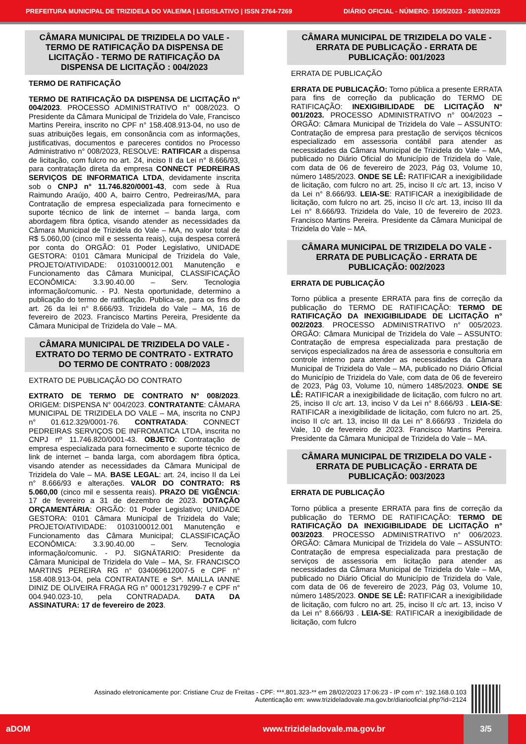PREFEITURA MUNICIPAL DE TRIZIDELA DO VALE/MA | LEGISLATIVO | ISSN 2764-7269 DIÁRIO OFICIAL - NÚMERO: 1505/2023 - 28/02/2023
CÂMARA MUNICIPAL DE TRIZIDELA DO VALE - TERMO DE RATIFICAÇÃO DA DISPENSA DE LICITAÇÃO - TERMO DE RATIFICAÇÃO DA DISPENSA DE LICITAÇÃO : 004/2023
TERMO DE RATIFICAÇÃO
TERMO DE RATIFICAÇÃO DA DISPENSA DE LICITAÇÃO n° 004/2023. PROCESSO ADMINISTRATIVO n° 008/2023. O Presidente da Câmara Municipal de Trizidela do Vale, Francisco Martins Pereira, inscrito no CPF n° 158.408.913-04, no uso de suas atribuições legais, em consonância com as informações, justificativas, documentos e pareceres contidos no Processo Administrativo n° 008/2023, RESOLVE: RATIFICAR a dispensa de licitação, com fulcro no art. 24, inciso II da Lei n° 8.666/93, para contratação direta da empresa CONNECT PEDREIRAS SERVIÇOS DE INFORMATICA LTDA, devidamente inscrita sob o CNPJ n° 11.746.820/0001-43, com sede à Rua Raimundo Araújo, 400 A, bairro Centro, Pedreiras/MA, para Contratação de empresa especializada para fornecimento e suporte técnico de link de internet – banda larga, com abordagem fibra óptica, visando atender as necessidades da Câmara Municipal de Trizidela do Vale – MA, no valor total de R$ 5.060,00 (cinco mil e sessenta reais), cuja despesa correrá por conta do ORGÃO: 01 Poder Legislativo, UNIDADE GESTORA: 0101 Câmara Municipal de Trizidela do Vale, PROJETO/ATIVIDADE: 0103100012.001 Manutenção e Funcionamento das Câmara Municipal, CLASSIFICAÇÃO ECONÔMICA: 3.3.90.40.00 – Serv. Tecnologia informação/comunic. - PJ. Nesta oportunidade, determino a publicação do termo de ratificação. Publica-se, para os fins do art. 26 da lei n° 8.666/93. Trizidela do Vale – MA, 16 de fevereiro de 2023. Francisco Martins Pereira, Presidente da Câmara Municipal de Trizidela do Vale – MA.
CÂMARA MUNICIPAL DE TRIZIDELA DO VALE - EXTRATO DO TERMO DE CONTRATO - EXTRATO DO TERMO DE CONTRATO : 008/2023
EXTRATO DE PUBLICAÇÃO DO CONTRATO
EXTRATO DE TERMO DE CONTRATO N° 008/2023. ORIGEM: DISPENSA N° 004/2023. CONTRATANTE: CÂMARA MUNICIPAL DE TRIZIDELA DO VALE – MA, inscrita no CNPJ n° 01.612.329/0001-76. CONTRATADA: CONNECT PEDREIRAS SERVIÇOS DE INFROMATICA LTDA, inscrita no CNPJ nº 11.746.820/0001-43. OBJETO: Contratação de empresa especializada para fornecimento e suporte técnico de link de internet – banda larga, com abordagem fibra óptica, visando atender as necessidades da Câmara Municipal de Trizidela do Vale – MA. BASE LEGAL: art. 24, inciso II da Lei n° 8.666/93 e alterações. VALOR DO CONTRATO: R$ 5.060,00 (cinco mil e sessenta reais). PRAZO DE VIGÊNCIA: 17 de fevereiro a 31 de dezembro de 2023. DOTAÇÃO ORÇAMENTÁRIA: ORGÃO: 01 Poder Legislativo; UNIDADE GESTORA: 0101 Câmara Municipal de Trizidela do Vale; PROJETO/ATIVIDADE: 0103100012.001 Manutenção e Funcionamento das Câmara Municipal; CLASSIFICAÇÃO ECONÔMICA: 3.3.90.40.00 – Serv. Tecnologia informação/comunic. - PJ. SIGNÁTARIO: Presidente da Câmara Municipal de Trizidela do Vale – MA, Sr. FRANCISCO MARTINS PEREIRA RG n° 034069612007-5 e CPF n° 158.408.913-04, pela CONTRATANTE e Srª. MAILLA IANNE DINIZ DE OLIVEIRA FRAGA RG n° 000123179299-7 e CPF n° 004.940.023-10, pela CONTRADADA. DATA DA ASSINATURA: 17 de fevereiro de 2023.
CÂMARA MUNICIPAL DE TRIZIDELA DO VALE - ERRATA DE PUBLICAÇÃO - ERRATA DE PUBLICAÇÃO: 001/2023
ERRATA DE PUBLICAÇÃO
ERRATA DE PUBLICAÇÃO: Torno pública a presente ERRATA para fins de correção da publicação do TERMO DE RATIFICAÇÃO: INEXIGIBILIDADE DE LICITAÇÃO N° 001/2023. PROCESSO ADMINISTRATIVO n° 004/2023 – ÓRGÃO: Câmara Municipal de Trizidela do Vale – ASSUNTO: Contratação de empresa para prestação de serviços técnicos especializado em assessoria contábil para atender as necessidades da Câmara Municipal de Trizidela do Vale – MA, publicado no Diário Oficial do Município de Trizidela do Vale, com data de 06 de fevereiro de 2023, Pág 03, Volume 10, número 1485/2023. ONDE SE LÊ: RATIFICAR a inexigibilidade de licitação, com fulcro no art. 25, inciso II c/c art. 13, inciso V da Lei n° 8.666/93. LEIA-SE: RATIFICAR a inexigibilidade de licitação, com fulcro no art. 25, inciso II c/c art. 13, inciso III da Lei n° 8.666/93. Trizidela do Vale, 10 de fevereiro de 2023. Francisco Martins Pereira. Presidente da Câmara Municipal de Trizidela do Vale – MA.
CÂMARA MUNICIPAL DE TRIZIDELA DO VALE - ERRATA DE PUBLICAÇÃO - ERRATA DE PUBLICAÇÃO: 002/2023
ERRATA DE PUBLICAÇÃO
Torno pública a presente ERRATA para fins de correção da publicação do TERMO DE RATIFICAÇÃO: TERMO DE RATIFICAÇÃO DA INEXIGIBILIDADE DE LICITAÇÃO n° 002/2023. PROCESSO ADMINISTRATIVO n° 005/2023. ÓRGÃO: Câmara Municipal de Trizidela do Vale – ASSUNTO: Contratação de empresa especializada para prestação de serviços especializados na área de assessoria e consultoria em controle interno para atender as necessidades da Câmara Municipal de Trizidela do Vale – MA, publicado no Diário Oficial do Município de Trizidela do Vale, com data de 06 de fevereiro de 2023, Pág 03, Volume 10, número 1485/2023. ONDE SE LÊ: RATIFICAR a inexigibilidade de licitação, com fulcro no art. 25, inciso II c/c art. 13, inciso V da Lei n° 8.666/93 . LEIA-SE: RATIFICAR a inexigibilidade de licitação, com fulcro no art. 25, inciso II c/c art. 13, inciso III da Lei n° 8.666/93 . Trizidela do Vale, 10 de fevereiro de 2023. Francisco Martins Pereira. Presidente da Câmara Municipal de Trizidela do Vale – MA.
CÂMARA MUNICIPAL DE TRIZIDELA DO VALE - ERRATA DE PUBLICAÇÃO - ERRATA DE PUBLICAÇÃO: 003/2023
ERRATA DE PUBLICAÇÃO
Torno pública a presente ERRATA para fins de correção da publicação do TERMO DE RATIFICAÇÃO: TERMO DE RATIFICAÇÃO DA INEXIGIBILIDADE DE LICITAÇÃO n° 003/2023. PROCESSO ADMINISTRATIVO n° 006/2023. ÓRGÃO: Câmara Municipal de Trizidela do Vale – ASSUNTO: Contratação de empresa especializada para prestação de serviços de assessoria em licitação para atender as necessidades da Câmara Municipal de Trizidela do Vale – MA, publicado no Diário Oficial do Município de Trizidela do Vale, com data de 06 de fevereiro de 2023, Pág 03, Volume 10, número 1485/2023. ONDE SE LÊ: RATIFICAR a inexigibilidade de licitação, com fulcro no art. 25, inciso II c/c art. 13, inciso V da Lei n° 8.666/93 . LEIA-SE: RATIFICAR a inexigibilidade de licitação, com fulcro
Assinado eletronicamente por: Cristiane Cruz de Freitas - CPF: ***.801.323-** em 28/02/2023 17:06:23 - IP com n°: 192.168.0.103
Autenticação em: www.trizideladovale.ma.gov.br/diariooficial.php?id=2124
aDOM www.trizideladovale.ma.gov.br 3/5